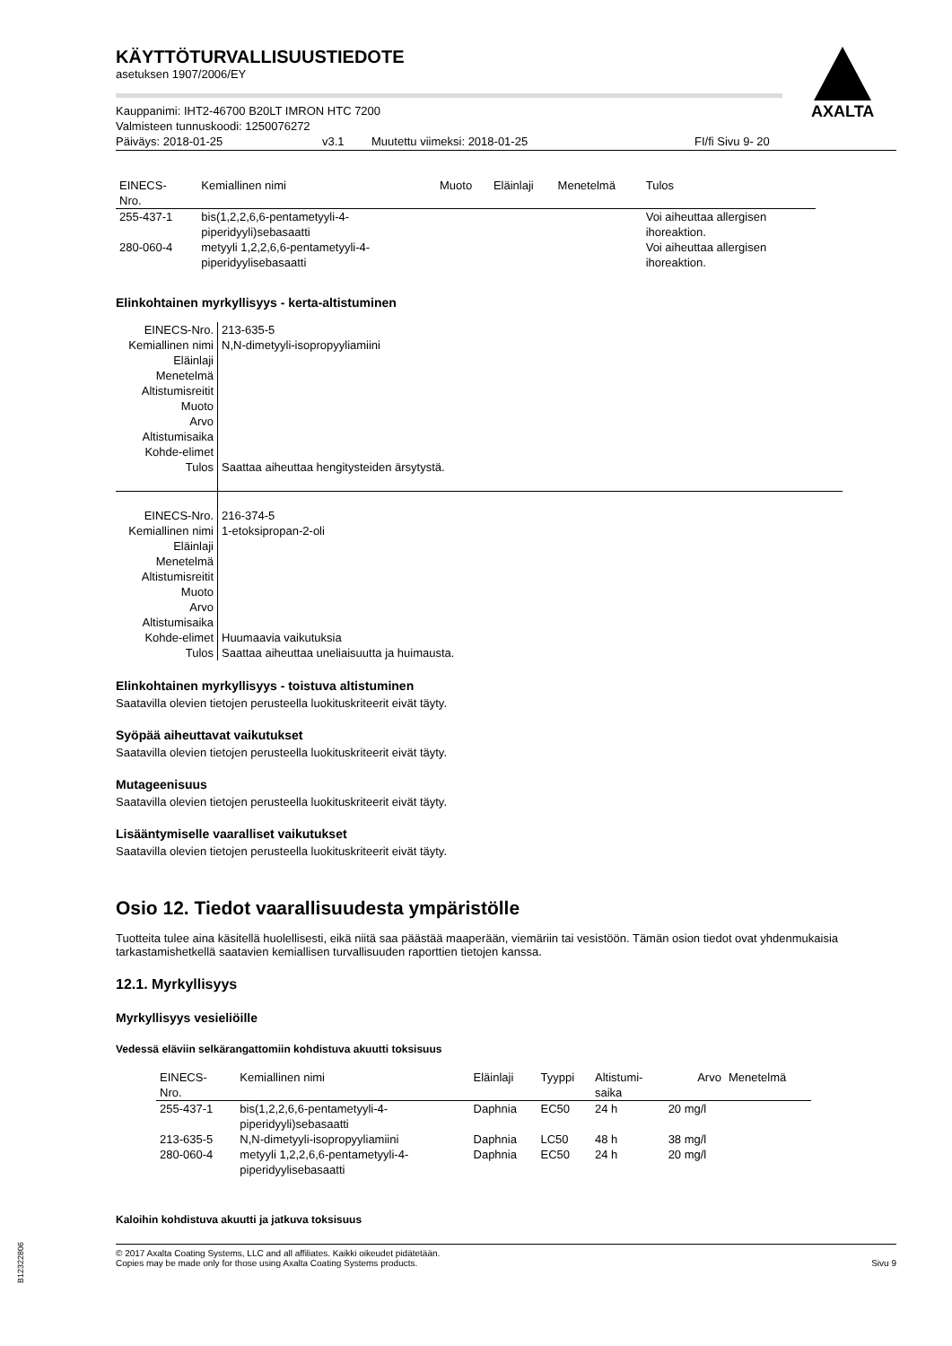AXALTA
KÄYTTÖTURVALLISUUSTIEDOTE
asetuksen 1907/2006/EY
Kauppanimi: IHT2-46700 B20LT IMRON HTC 7200
Valmisteen tunnuskoodi: 1250076272
Päiväys: 2018-01-25 v3.1 Muutettu viimeksi: 2018-01-25 FI/fi Sivu 9- 20
| EINECS- Nro. | Kemiallinen nimi | Muoto | Eläinlaji | Menetelmä | Tulos |
| --- | --- | --- | --- | --- | --- |
| 255-437-1 | bis(1,2,2,6,6-pentametyyli-4- piperidyyli)sebasaatti | | | | Voi aiheuttaa allergisen ihoreaktion. |
| 280-060-4 | metyyli 1,2,2,6,6-pentametyyli-4- piperidyylisebasaatti | | | | Voi aiheuttaa allergisen ihoreaktion. |
Elinkohtainen myrkyllisyys - kerta-altistuminen
| EINECS-Nro. | 213-635-5 |
| Kemiallinen nimi | N,N-dimetyyli-isopropyyliamiini |
| Eläinlaji | |
| Menetelmä | |
| Altistumisreitit | |
| Muoto | |
| Arvo | |
| Altistumisaika | |
| Kohde-elimet | |
| Tulos | Saattaa aiheuttaa hengitysteiden ärsytystä. |
| EINECS-Nro. | 216-374-5 |
| Kemiallinen nimi | 1-etoksipropan-2-oli |
| Eläinlaji | |
| Menetelmä | |
| Altistumisreitit | |
| Muoto | |
| Arvo | |
| Altistumisaika | |
| Kohde-elimet | Huumaavia vaikutuksia |
| Tulos | Saattaa aiheuttaa uneliaisuutta ja huimausta. |
Elinkohtainen myrkyllisyys - toistuva altistuminen
Saatavilla olevien tietojen perusteella luokituskriteerit eivät täyty.
Syöpää aiheuttavat vaikutukset
Saatavilla olevien tietojen perusteella luokituskriteerit eivät täyty.
Mutageenisuus
Saatavilla olevien tietojen perusteella luokituskriteerit eivät täyty.
Lisääntymiselle vaaralliset vaikutukset
Saatavilla olevien tietojen perusteella luokituskriteerit eivät täyty.
Osio 12. Tiedot vaarallisuudesta ympäristölle
Tuotteita tulee aina käsitellä huolellisesti, eikä niitä saa päästää maaperään, viemäriin tai vesistöön. Tämän osion tiedot ovat yhdenmukaisia tarkastamishetkellä saatavien kemiallisen turvallisuuden raporttien tietojen kanssa.
12.1. Myrkyllisyys
Myrkyllisyys vesieliöille
Vedessä eläviin selkärangattomiin kohdistuva akuutti toksisuus
| EINECS- Nro. | Kemiallinen nimi | Eläinlaji | Tyyppi | Altistumi- saika | Arvo | Menetelmä |
| --- | --- | --- | --- | --- | --- | --- |
| 255-437-1 | bis(1,2,2,6,6-pentametyyli-4- piperidyyli)sebasaatti | Daphnia | EC50 | 24 h | 20 mg/l | |
| 213-635-5 | N,N-dimetyyli-isopropyyliamiini | Daphnia | LC50 | 48 h | 38 mg/l | |
| 280-060-4 | metyyli 1,2,2,6,6-pentametyyli-4- piperidyylisebasaatti | Daphnia | EC50 | 24 h | 20 mg/l | |
Kaloihin kohdistuva akuutti ja jatkuva toksisuus
© 2017 Axalta Coating Systems, LLC and all affiliates. Kaikki oikeudet pidätetään.
Copies may be made only for those using Axalta Coating Systems products.
Sivu 9
B12322806